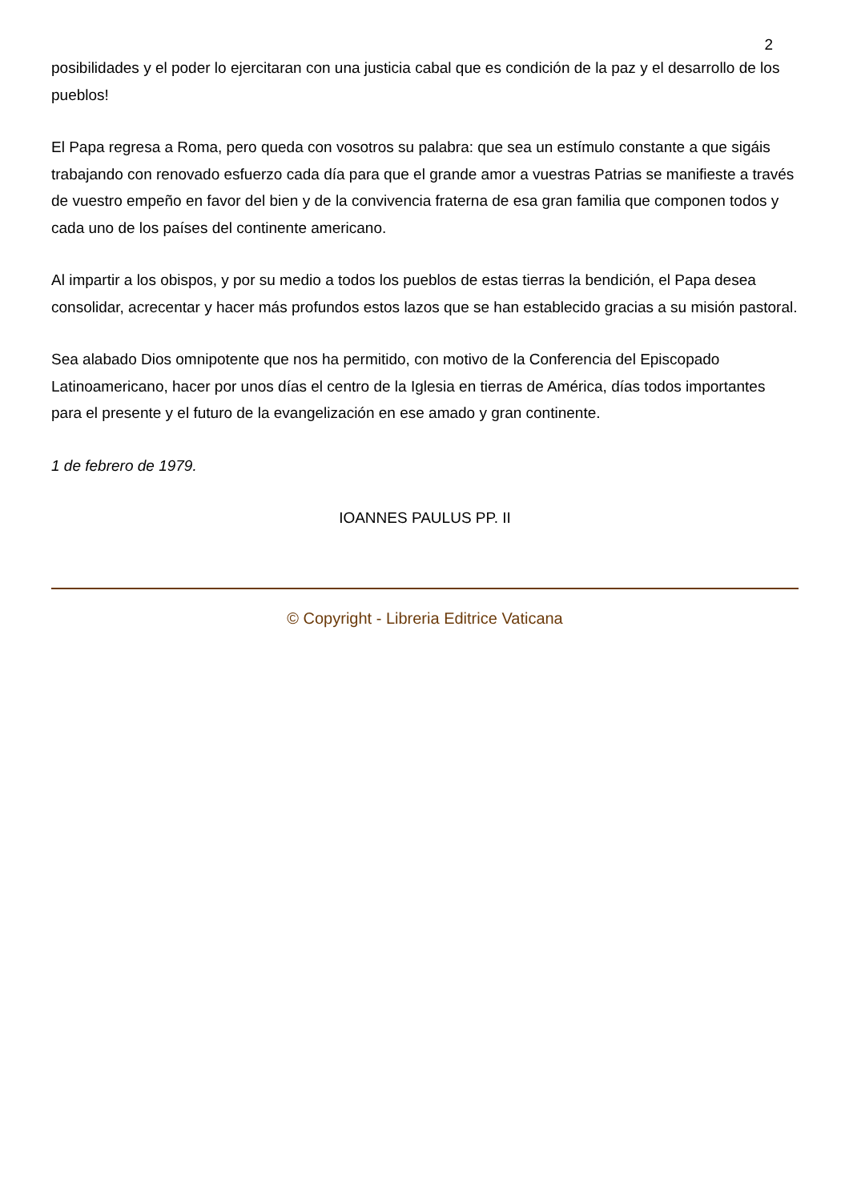2
posibilidades y el poder lo ejercitaran con una justicia cabal que es condición de la paz y el desarrollo de los pueblos!
El Papa regresa a Roma, pero queda con vosotros su palabra: que sea un estímulo constante a que sigáis trabajando con renovado esfuerzo cada día para que el grande amor a vuestras Patrias se manifieste a través de vuestro empeño en favor del bien y de la convivencia fraterna de esa gran familia que componen todos y cada uno de los países del continente americano.
Al impartir a los obispos, y por su medio a todos los pueblos de estas tierras la bendición, el Papa desea consolidar, acrecentar y hacer más profundos estos lazos que se han establecido gracias a su misión pastoral.
Sea alabado Dios omnipotente que nos ha permitido, con motivo de la Conferencia del Episcopado Latinoamericano, hacer por unos días el centro de la Iglesia en tierras de América, días todos importantes para el presente y el futuro de la evangelización en ese amado y gran continente.
1 de febrero de 1979.
IOANNES PAULUS PP. II
© Copyright - Libreria Editrice Vaticana